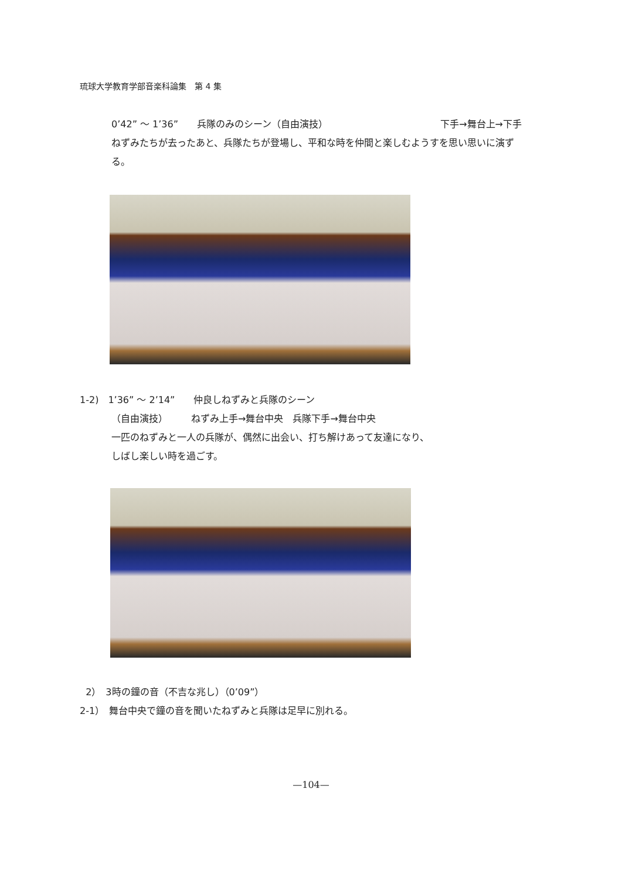琉球大学教育学部音楽科論集　第 4 集
0’42” ～ 1’36”　　兵隊のみのシーン（自由演技） 下手→舞台上→下手
ねずみたちが去ったあと、兵隊たちが登場し、平和な時を仲間と楽しむようすを思い思いに演ずる。
1-2)　1’36” ～ 2’14”　　仲良しねずみと兵隊のシーン
（自由演技）　　　ねずみ上手→舞台中央　兵隊下手→舞台中央
一匹のねずみと一人の兵隊が、偶然に出会い、打ち解けあって友達になり、
しばし楽しい時を過ごす。
2）　3時の鐘の音（不吉な兆し）（0’09”）
2-1）　舞台中央で鐘の音を聞いたねずみと兵隊は足早に別れる。
—104—